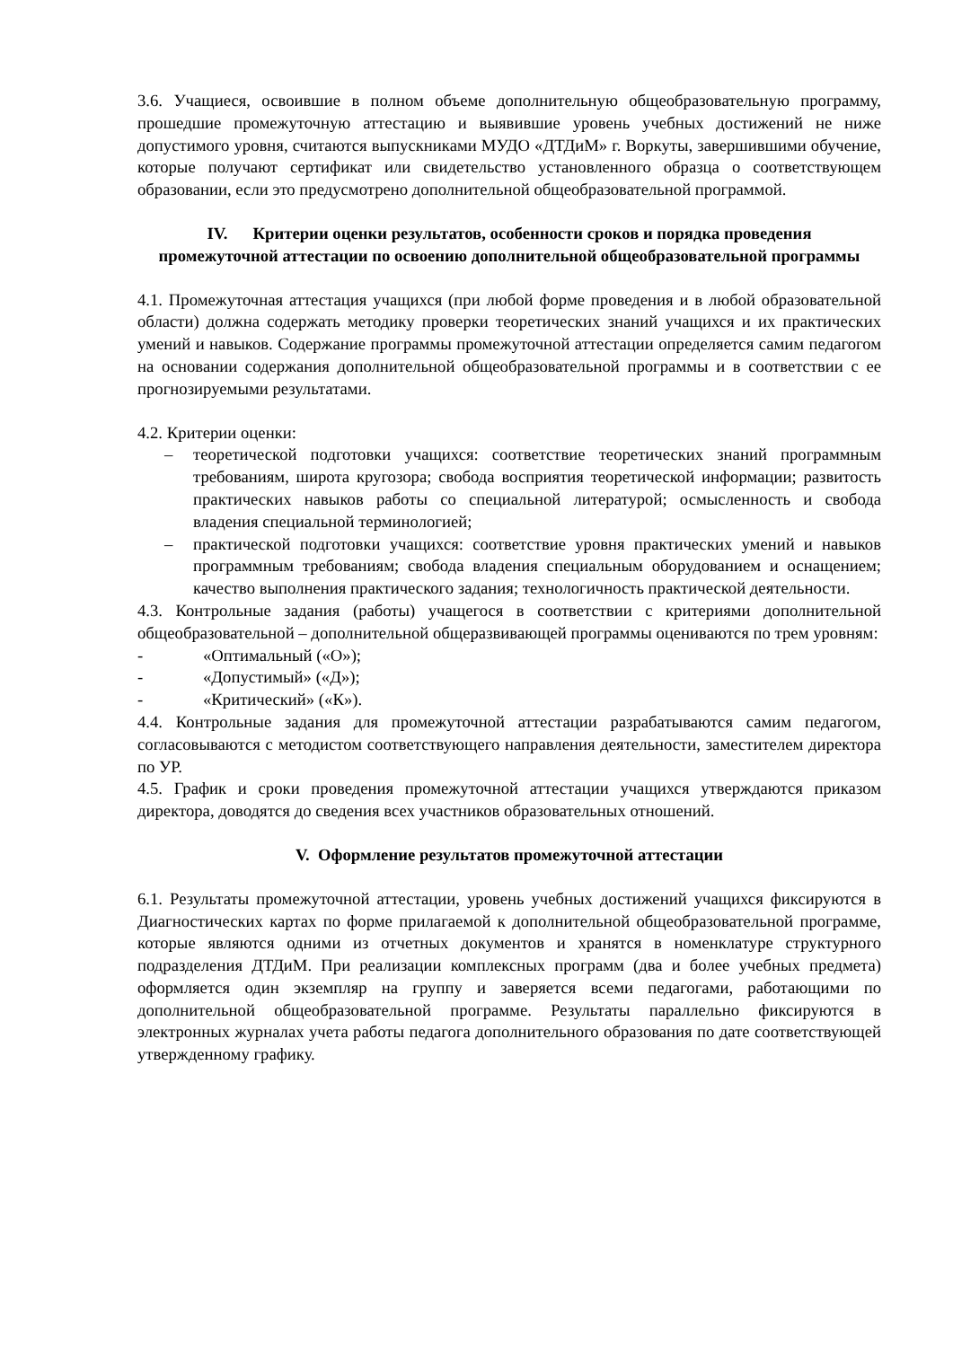3.6. Учащиеся, освоившие в полном объеме дополнительную общеобразовательную программу, прошедшие промежуточную аттестацию и выявившие уровень учебных достижений не ниже допустимого уровня, считаются выпускниками МУДО «ДТДиМ» г. Воркуты, завершившими обучение, которые получают сертификат или свидетельство установленного образца о соответствующем образовании, если это предусмотрено дополнительной общеобразовательной программой.
IV. Критерии оценки результатов, особенности сроков и порядка проведения промежуточной аттестации по освоению дополнительной общеобразовательной программы
4.1. Промежуточная аттестация учащихся (при любой форме проведения и в любой образовательной области) должна содержать методику проверки теоретических знаний учащихся и их практических умений и навыков. Содержание программы промежуточной аттестации определяется самим педагогом на основании содержания дополнительной общеобразовательной программы и в соответствии с ее прогнозируемыми результатами.
4.2. Критерии оценки:
– теоретической подготовки учащихся: соответствие теоретических знаний программным требованиям, широта кругозора; свобода восприятия теоретической информации; развитость практических навыков работы со специальной литературой; осмысленность и свобода владения специальной терминологией;
– практической подготовки учащихся: соответствие уровня практических умений и навыков программным требованиям; свобода владения специальным оборудованием и оснащением; качество выполнения практического задания; технологичность практической деятельности.
4.3. Контрольные задания (работы) учащегося в соответствии с критериями дополнительной общеобразовательной – дополнительной общеразвивающей программы оцениваются по трем уровням:
- «Оптимальный («О»);
- «Допустимый» («Д»);
- «Критический» («К»).
4.4. Контрольные задания для промежуточной аттестации разрабатываются самим педагогом, согласовываются с методистом соответствующего направления деятельности, заместителем директора по УР.
4.5. График и сроки проведения промежуточной аттестации учащихся утверждаются приказом директора, доводятся до сведения всех участников образовательных отношений.
V. Оформление результатов промежуточной аттестации
6.1. Результаты промежуточной аттестации, уровень учебных достижений учащихся фиксируются в Диагностических картах по форме прилагаемой к дополнительной общеобразовательной программе, которые являются одними из отчетных документов и хранятся в номенклатуре структурного подразделения ДТДиМ. При реализации комплексных программ (два и более учебных предмета) оформляется один экземпляр на группу и заверяется всеми педагогами, работающими по дополнительной общеобразовательной программе. Результаты параллельно фиксируются в электронных журналах учета работы педагога дополнительного образования по дате соответствующей утвержденному графику.